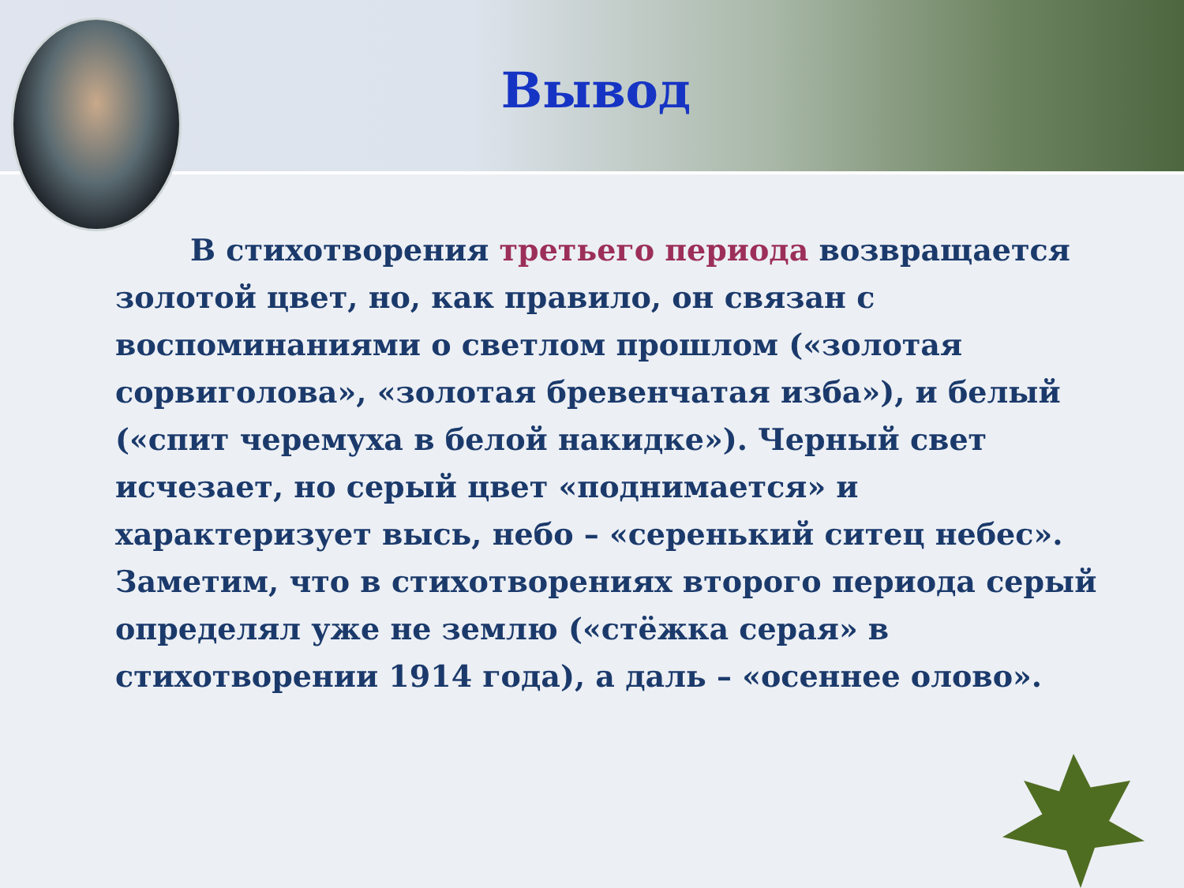Вывод
В стихотворения третьего периода возвращается золотой цвет, но, как правило, он связан с воспоминаниями о светлом прошлом («золотая сорвиголова», «золотая бревенчатая изба»), и белый («спит черемуха в белой накидке»). Черный свет исчезает, но серый цвет «поднимается» и характеризует высь, небо – «серенький ситец небес». Заметим, что в стихотворениях второго периода серый определял уже не землю («стёжка серая» в стихотворении 1914 года), а даль – «осеннее олово».